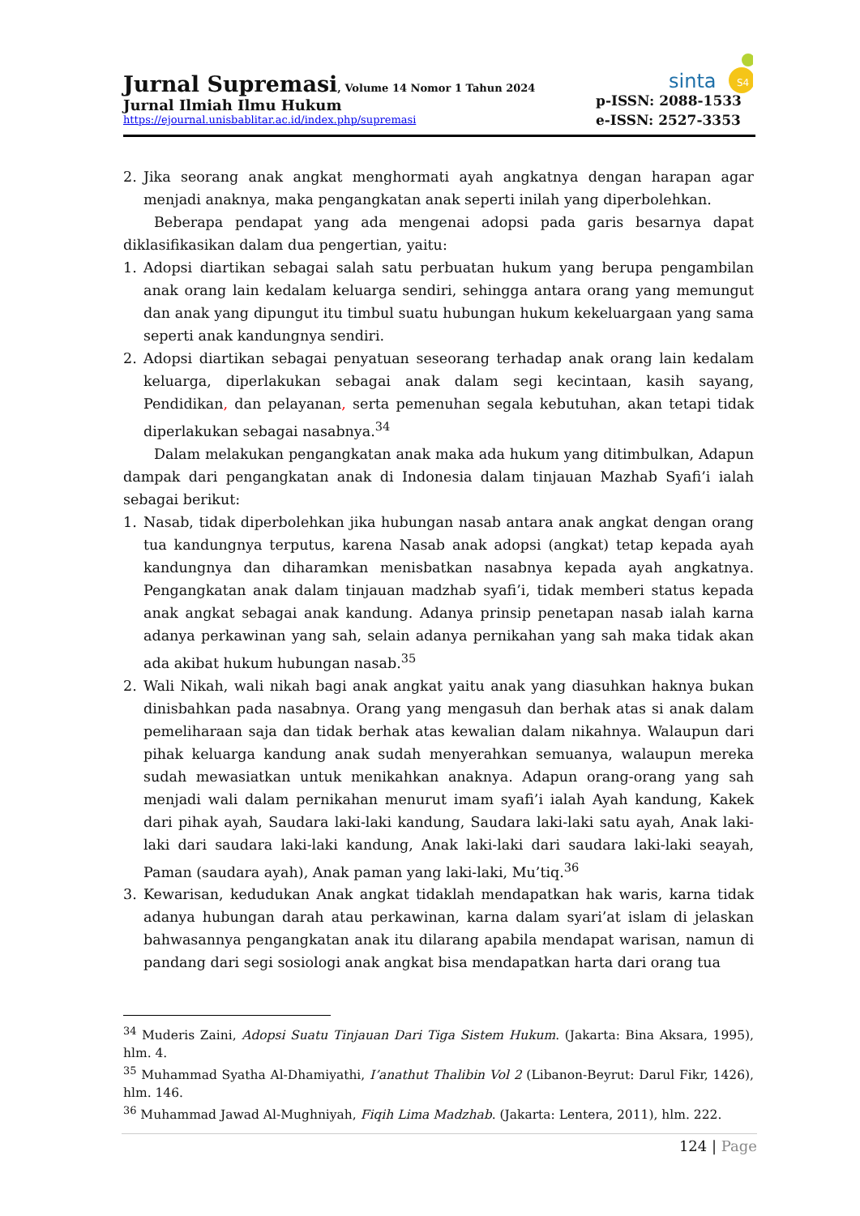Jurnal Supremasi, Volume 14 Nomor 1 Tahun 2024
Jurnal Ilmiah Ilmu Hukum
https://ejournal.unisbablitar.ac.id/index.php/supremasi
sinta
S4
p-ISSN: 2088-1533
e-ISSN: 2527-3353
2. Jika seorang anak angkat menghormati ayah angkatnya dengan harapan agar menjadi anaknya, maka pengangkatan anak seperti inilah yang diperbolehkan.
Beberapa pendapat yang ada mengenai adopsi pada garis besarnya dapat diklasifikasikan dalam dua pengertian, yaitu:
1. Adopsi diartikan sebagai salah satu perbuatan hukum yang berupa pengambilan anak orang lain kedalam keluarga sendiri, sehingga antara orang yang memungut dan anak yang dipungut itu timbul suatu hubungan hukum kekeluargaan yang sama seperti anak kandungnya sendiri.
2. Adopsi diartikan sebagai penyatuan seseorang terhadap anak orang lain kedalam keluarga, diperlakukan sebagai anak dalam segi kecintaan, kasih sayang, Pendidikan, dan pelayanan, serta pemenuhan segala kebutuhan, akan tetapi tidak diperlakukan sebagai nasabnya.<sup>34</sup>
Dalam melakukan pengangkatan anak maka ada hukum yang ditimbulkan, Adapun dampak dari pengangkatan anak di Indonesia dalam tinjauan Mazhab Syafi’i ialah sebagai berikut:
1. Nasab, tidak diperbolehkan jika hubungan nasab antara anak angkat dengan orang tua kandungnya terputus, karena Nasab anak adopsi (angkat) tetap kepada ayah kandungnya dan diharamkan menisbatkan nasabnya kepada ayah angkatnya. Pengangkatan anak dalam tinjauan madzhab syafi’i, tidak memberi status kepada anak angkat sebagai anak kandung. Adanya prinsip penetapan nasab ialah karna adanya perkawinan yang sah, selain adanya pernikahan yang sah maka tidak akan ada akibat hukum hubungan nasab.<sup>35</sup>
2. Wali Nikah, wali nikah bagi anak angkat yaitu anak yang diasuhkan haknya bukan dinisbahkan pada nasabnya. Orang yang mengasuh dan berhak atas si anak dalam pemeliharaan saja dan tidak berhak atas kewalian dalam nikahnya. Walaupun dari pihak keluarga kandung anak sudah menyerahkan semuanya, walaupun mereka sudah mewasiatkan untuk menikahkan anaknya. Adapun orang-orang yang sah menjadi wali dalam pernikahan menurut imam syafi’i ialah Ayah kandung, Kakek dari pihak ayah, Saudara laki-laki kandung, Saudara laki-laki satu ayah, Anak laki-laki dari saudara laki-laki kandung, Anak laki-laki dari saudara laki-laki seayah, Paman (saudara ayah), Anak paman yang laki-laki, Mu’tiq.<sup>36</sup>
3. Kewarisan, kedudukan Anak angkat tidaklah mendapatkan hak waris, karna tidak adanya hubungan darah atau perkawinan, karna dalam syari’at islam di jelaskan bahwasannya pengangkatan anak itu dilarang apabila mendapat warisan, namun di pandang dari segi sosiologi anak angkat bisa mendapatkan harta dari orang tua
<sup>34</sup> Muderis Zaini, Adopsi Suatu Tinjauan Dari Tiga Sistem Hukum. (Jakarta: Bina Aksara, 1995), hlm. 4.
<sup>35</sup> Muhammad Syatha Al-Dhamiyathi, I’anathut Thalibin Vol 2 (Libanon-Beyrut: Darul Fikr, 1426), hlm. 146.
<sup>36</sup> Muhammad Jawad Al-Mughniyah, Fiqih Lima Madzhab. (Jakarta: Lentera, 2011), hlm. 222.
124 | Page